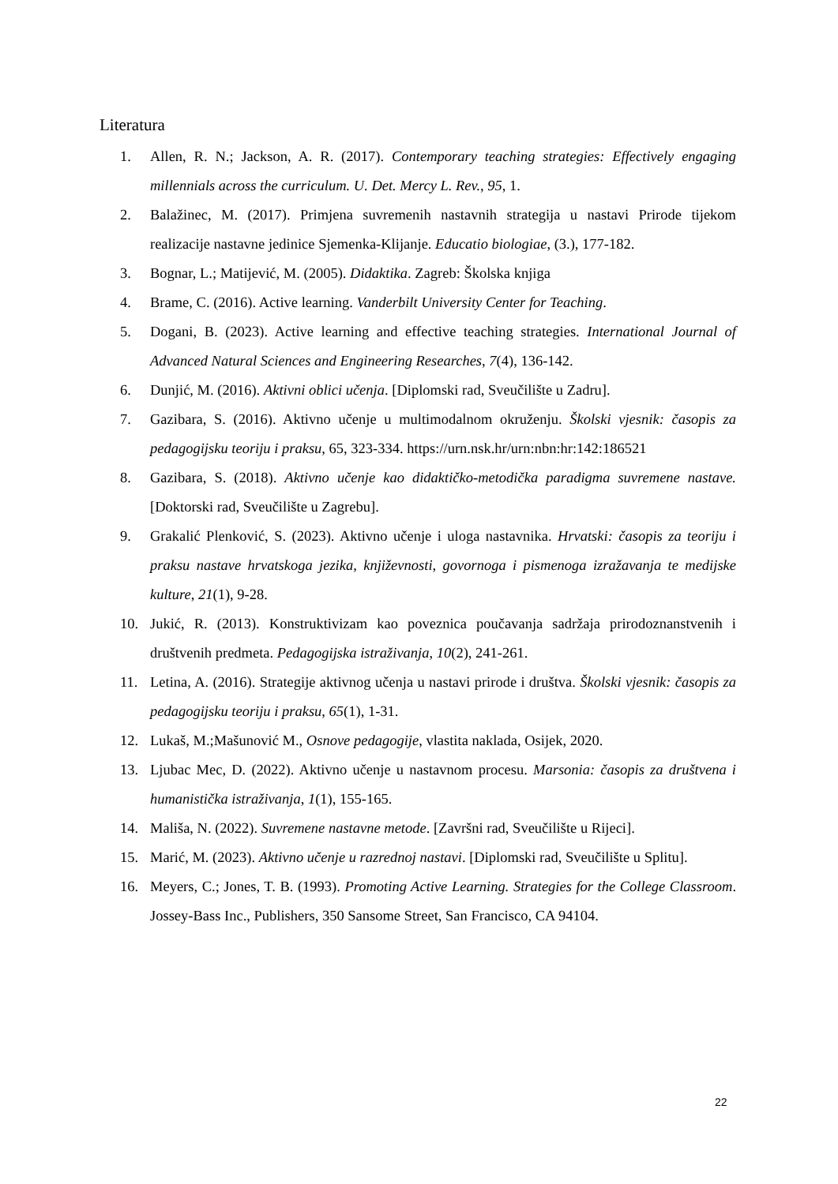Literatura
1. Allen, R. N.; Jackson, A. R. (2017). Contemporary teaching strategies: Effectively engaging millennials across the curriculum. U. Det. Mercy L. Rev., 95, 1.
2. Balažinec, M. (2017). Primjena suvremenih nastavnih strategija u nastavi Prirode tijekom realizacije nastavne jedinice Sjemenka-Klijanje. Educatio biologiae, (3.), 177-182.
3. Bognar, L.; Matijević, M. (2005). Didaktika. Zagreb: Školska knjiga
4. Brame, C. (2016). Active learning. Vanderbilt University Center for Teaching.
5. Dogani, B. (2023). Active learning and effective teaching strategies. International Journal of Advanced Natural Sciences and Engineering Researches, 7(4), 136-142.
6. Dunjić, M. (2016). Aktivni oblici učenja. [Diplomski rad, Sveučilište u Zadru].
7. Gazibara, S. (2016). Aktivno učenje u multimodalnom okruženju. Školski vjesnik: časopis za pedagogijsku teoriju i praksu, 65, 323-334. https://urn.nsk.hr/urn:nbn:hr:142:186521
8. Gazibara, S. (2018). Aktivno učenje kao didaktičko-metodička paradigma suvremene nastave. [Doktorski rad, Sveučilište u Zagrebu].
9. Grakalić Plenković, S. (2023). Aktivno učenje i uloga nastavnika. Hrvatski: časopis za teoriju i praksu nastave hrvatskoga jezika, književnosti, govornoga i pismenoga izražavanja te medijske kulture, 21(1), 9-28.
10. Jukić, R. (2013). Konstruktivizam kao poveznica poučavanja sadržaja prirodoznanstvenih i društvenih predmeta. Pedagogijska istraživanja, 10(2), 241-261.
11. Letina, A. (2016). Strategije aktivnog učenja u nastavi prirode i društva. Školski vjesnik: časopis za pedagogijsku teoriju i praksu, 65(1), 1-31.
12. Lukaš, M.;Mašunović M., Osnove pedagogije, vlastita naklada, Osijek, 2020.
13. Ljubac Mec, D. (2022). Aktivno učenje u nastavnom procesu. Marsonia: časopis za društvena i humanistička istraživanja, 1(1), 155-165.
14. Mališa, N. (2022). Suvremene nastavne metode. [Završni rad, Sveučilište u Rijeci].
15. Marić, M. (2023). Aktivno učenje u razrednoj nastavi. [Diplomski rad, Sveučilište u Splitu].
16. Meyers, C.; Jones, T. B. (1993). Promoting Active Learning. Strategies for the College Classroom. Jossey-Bass Inc., Publishers, 350 Sansome Street, San Francisco, CA 94104.
22